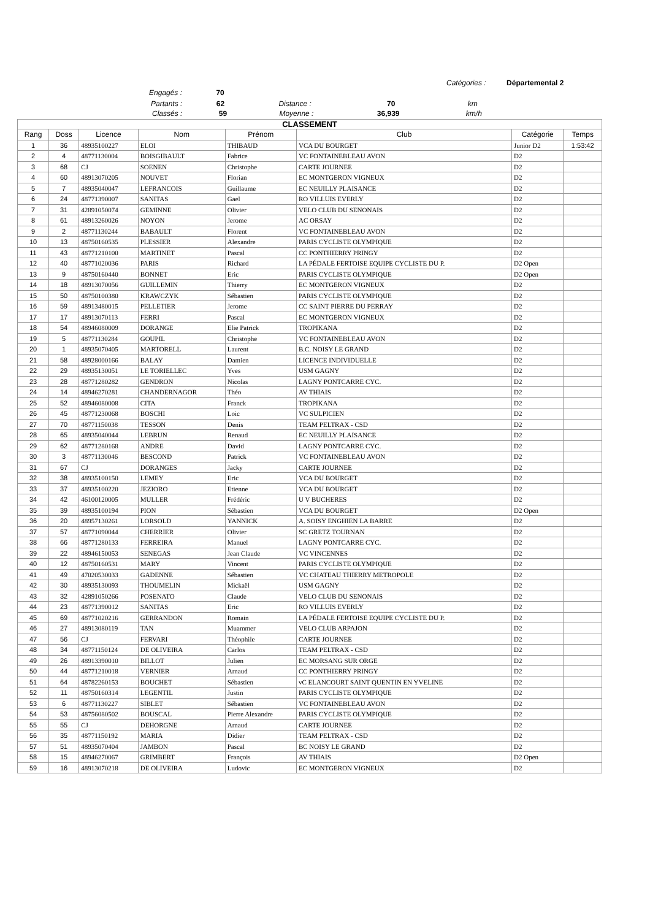Catégories : Départemental 2
Engagés : 70
Partants : 62 Distance : 70 km
Classés : 59 Moyenne : 36,939 km/h
CLASSEMENT
| Rang | Doss | Licence | Nom | Prénom | Club | Catégorie | Temps |
| --- | --- | --- | --- | --- | --- | --- | --- |
| 1 | 36 | 48935100227 | ELOI | THIBAUD | VCA DU BOURGET | Junior D2 | 1:53:42 |
| 2 | 4 | 48771130004 | BOISGIBAULT | Fabrice | VC FONTAINEBLEAU AVON | D2 | |
| 3 | 68 | CJ | SOENEN | Christophe | CARTE JOURNEE | D2 | |
| 4 | 60 | 48913070205 | NOUVET | Florian | EC MONTGERON VIGNEUX | D2 | |
| 5 | 7 | 48935040047 | LEFRANCOIS | Guillaume | EC NEUILLY PLAISANCE | D2 | |
| 6 | 24 | 48771390007 | SANITAS | Gael | RO VILLUIS EVERLY | D2 | |
| 7 | 31 | 42891050074 | GEMINNE | Olivier | VELO CLUB DU SENONAIS | D2 | |
| 8 | 61 | 48913260026 | NOYON | Jerome | AC ORSAY | D2 | |
| 9 | 2 | 48771130244 | BABAULT | Florent | VC FONTAINEBLEAU AVON | D2 | |
| 10 | 13 | 48750160535 | PLESSIER | Alexandre | PARIS CYCLISTE OLYMPIQUE | D2 | |
| 11 | 43 | 48771210100 | MARTINET | Pascal | CC PONTHIERRY PRINGY | D2 | |
| 12 | 40 | 48771020036 | PARIS | Richard | LA PÉDALE FERTOISE EQUIPE CYCLISTE DU P. | D2 Open | |
| 13 | 9 | 48750160440 | BONNET | Eric | PARIS CYCLISTE OLYMPIQUE | D2 Open | |
| 14 | 18 | 48913070056 | GUILLEMIN | Thierry | EC MONTGERON VIGNEUX | D2 | |
| 15 | 50 | 48750100380 | KRAWCZYK | Sébastien | PARIS CYCLISTE OLYMPIQUE | D2 | |
| 16 | 59 | 48913480015 | PELLETIER | Jerome | CC SAINT PIERRE DU PERRAY | D2 | |
| 17 | 17 | 48913070113 | FERRI | Pascal | EC MONTGERON VIGNEUX | D2 | |
| 18 | 54 | 48946080009 | DORANGE | Elie Patrick | TROPIKANA | D2 | |
| 19 | 5 | 48771130284 | GOUPIL | Christophe | VC FONTAINEBLEAU AVON | D2 | |
| 20 | 1 | 48935070405 | MARTORELL | Laurent | B.C. NOISY LE GRAND | D2 | |
| 21 | 58 | 48928000166 | BALAY | Damien | LICENCE INDIVIDUELLE | D2 | |
| 22 | 29 | 48935130051 | LE TORIELLEC | Yves | USM GAGNY | D2 | |
| 23 | 28 | 48771280282 | GENDRON | Nicolas | LAGNY PONTCARRE CYC. | D2 | |
| 24 | 14 | 48946270281 | CHANDERNAGOR | Théo | AV THIAIS | D2 | |
| 25 | 52 | 48946080008 | CITA | Franck | TROPIKANA | D2 | |
| 26 | 45 | 48771230068 | BOSCHI | Loic | VC SULPICIEN | D2 | |
| 27 | 70 | 48771150038 | TESSON | Denis | TEAM PELTRAX - CSD | D2 | |
| 28 | 65 | 48935040044 | LEBRUN | Renaud | EC NEUILLY PLAISANCE | D2 | |
| 29 | 62 | 48771280168 | ANDRE | David | LAGNY PONTCARRE CYC. | D2 | |
| 30 | 3 | 48771130046 | BESCOND | Patrick | VC FONTAINEBLEAU AVON | D2 | |
| 31 | 67 | CJ | DORANGES | Jacky | CARTE JOURNEE | D2 | |
| 32 | 38 | 48935100150 | LEMEY | Eric | VCA DU BOURGET | D2 | |
| 33 | 37 | 48935100220 | JEZIORO | Etienne | VCA DU BOURGET | D2 | |
| 34 | 42 | 46100120005 | MULLER | Frédéric | U V BUCHERES | D2 | |
| 35 | 39 | 48935100194 | PION | Sébastien | VCA DU BOURGET | D2 Open | |
| 36 | 20 | 48957130261 | LORSOLD | YANNICK | A. SOISY ENGHIEN LA BARRE | D2 | |
| 37 | 57 | 48771090044 | CHERRIER | Olivier | SC GRETZ TOURNAN | D2 | |
| 38 | 66 | 48771280133 | FERREIRA | Manuel | LAGNY PONTCARRE CYC. | D2 | |
| 39 | 22 | 48946150053 | SENEGAS | Jean Claude | VC VINCENNES | D2 | |
| 40 | 12 | 48750160531 | MARY | Vincent | PARIS CYCLISTE OLYMPIQUE | D2 | |
| 41 | 49 | 47020530033 | GADENNE | Sébastien | VC CHATEAU THIERRY METROPOLE | D2 | |
| 42 | 30 | 48935130093 | THOUMELIN | Mickaël | USM GAGNY | D2 | |
| 43 | 32 | 42891050266 | POSENATO | Claude | VELO CLUB DU SENONAIS | D2 | |
| 44 | 23 | 48771390012 | SANITAS | Eric | RO VILLUIS EVERLY | D2 | |
| 45 | 69 | 48771020216 | GERRANDON | Romain | LA PÉDALE FERTOISE EQUIPE CYCLISTE DU P. | D2 | |
| 46 | 27 | 48913080119 | TAN | Muammer | VELO CLUB ARPAJON | D2 | |
| 47 | 56 | CJ | FERVARI | Théophile | CARTE JOURNEE | D2 | |
| 48 | 34 | 48771150124 | DE OLIVEIRA | Carlos | TEAM PELTRAX - CSD | D2 | |
| 49 | 26 | 48913390010 | BILLOT | Julien | EC MORSANG SUR ORGE | D2 | |
| 50 | 44 | 48771210018 | VERNIER | Arnaud | CC PONTHIERRY PRINGY | D2 | |
| 51 | 64 | 48782260153 | BOUCHET | Sébastien | vC ELANCOURT SAINT QUENTIN EN YVELINE | D2 | |
| 52 | 11 | 48750160314 | LEGENTIL | Justin | PARIS CYCLISTE OLYMPIQUE | D2 | |
| 53 | 6 | 48771130227 | SIBLET | Sébastien | VC FONTAINEBLEAU AVON | D2 | |
| 54 | 53 | 48756080502 | BOUSCAL | Pierre Alexandre | PARIS CYCLISTE OLYMPIQUE | D2 | |
| 55 | 55 | CJ | DEHORGNE | Arnaud | CARTE JOURNEE | D2 | |
| 56 | 35 | 48771150192 | MARIA | Didier | TEAM PELTRAX - CSD | D2 | |
| 57 | 51 | 48935070404 | JAMBON | Pascal | BC NOISY LE GRAND | D2 | |
| 58 | 15 | 48946270067 | GRIMBERT | François | AV THIAIS | D2 Open | |
| 59 | 16 | 48913070218 | DE OLIVEIRA | Ludovic | EC MONTGERON VIGNEUX | D2 | |